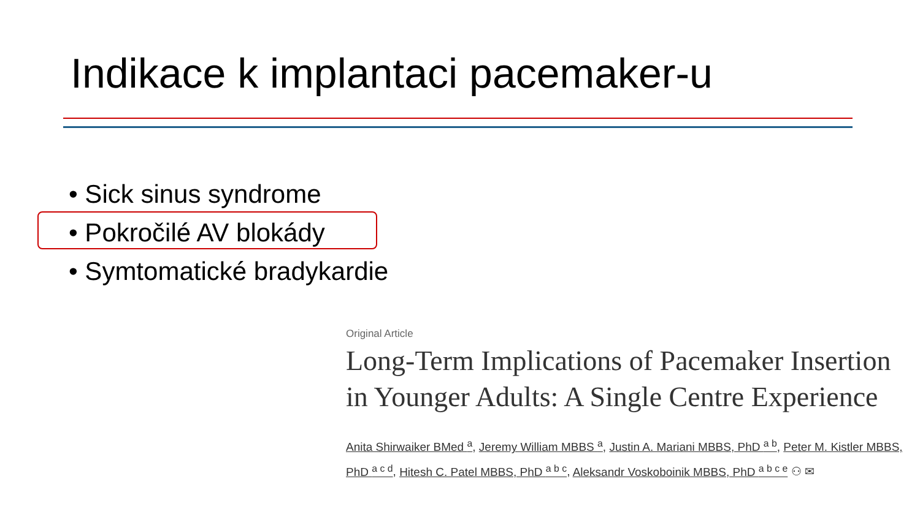Indikace k implantaci pacemaker-u
• Sick sinus syndrome
• Pokročilé AV blokády
• Symtomatické bradykardie
Original Article
Long-Term Implications of Pacemaker Insertion in Younger Adults: A Single Centre Experience
Anita Shirwaiker BMed <sup>a</sup>, Jeremy William MBBS <sup>a</sup>, Justin A. Mariani MBBS, PhD <sup>a b</sup>, Peter M. Kistler MBBS, PhD <sup>a c d</sup>, Hitesh C. Patel MBBS, PhD <sup>a b c</sup>, Aleksandr Voskoboinik MBBS, PhD <sup>a b c e</sup> ⚇ ✉